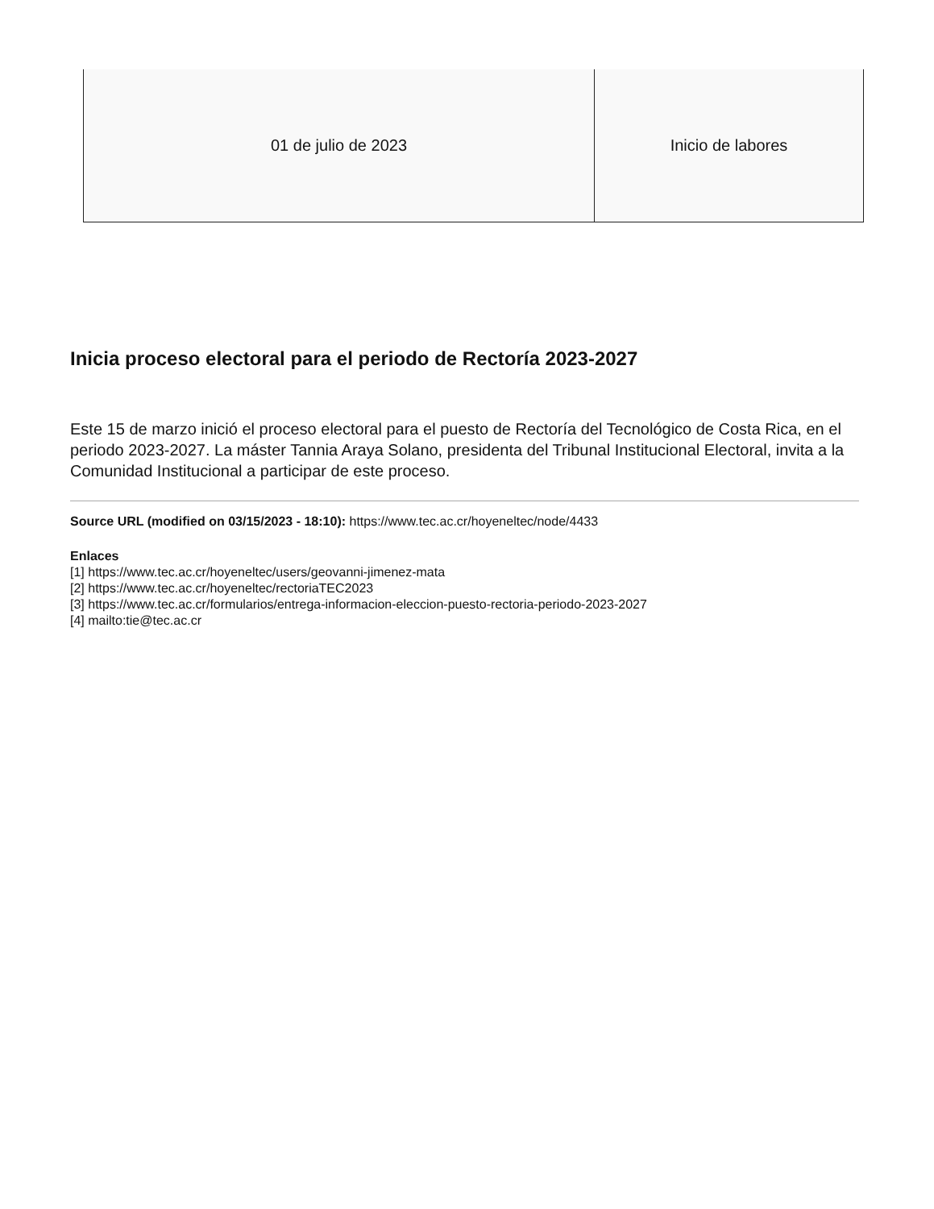| 01 de julio de 2023 | Inicio de labores |
Inicia proceso electoral para el periodo de Rectoría 2023-2027
Este 15 de marzo inició el proceso electoral para el puesto de Rectoría del Tecnológico de Costa Rica, en el periodo 2023-2027. La máster Tannia Araya Solano, presidenta del Tribunal Institucional Electoral, invita a la Comunidad Institucional a participar de este proceso.
Source URL (modified on 03/15/2023 - 18:10): https://www.tec.ac.cr/hoyeneltec/node/4433
Enlaces
[1] https://www.tec.ac.cr/hoyeneltec/users/geovanni-jimenez-mata
[2] https://www.tec.ac.cr/hoyeneltec/rectoriaTEC2023
[3] https://www.tec.ac.cr/formularios/entrega-informacion-eleccion-puesto-rectoria-periodo-2023-2027
[4] mailto:tie@tec.ac.cr